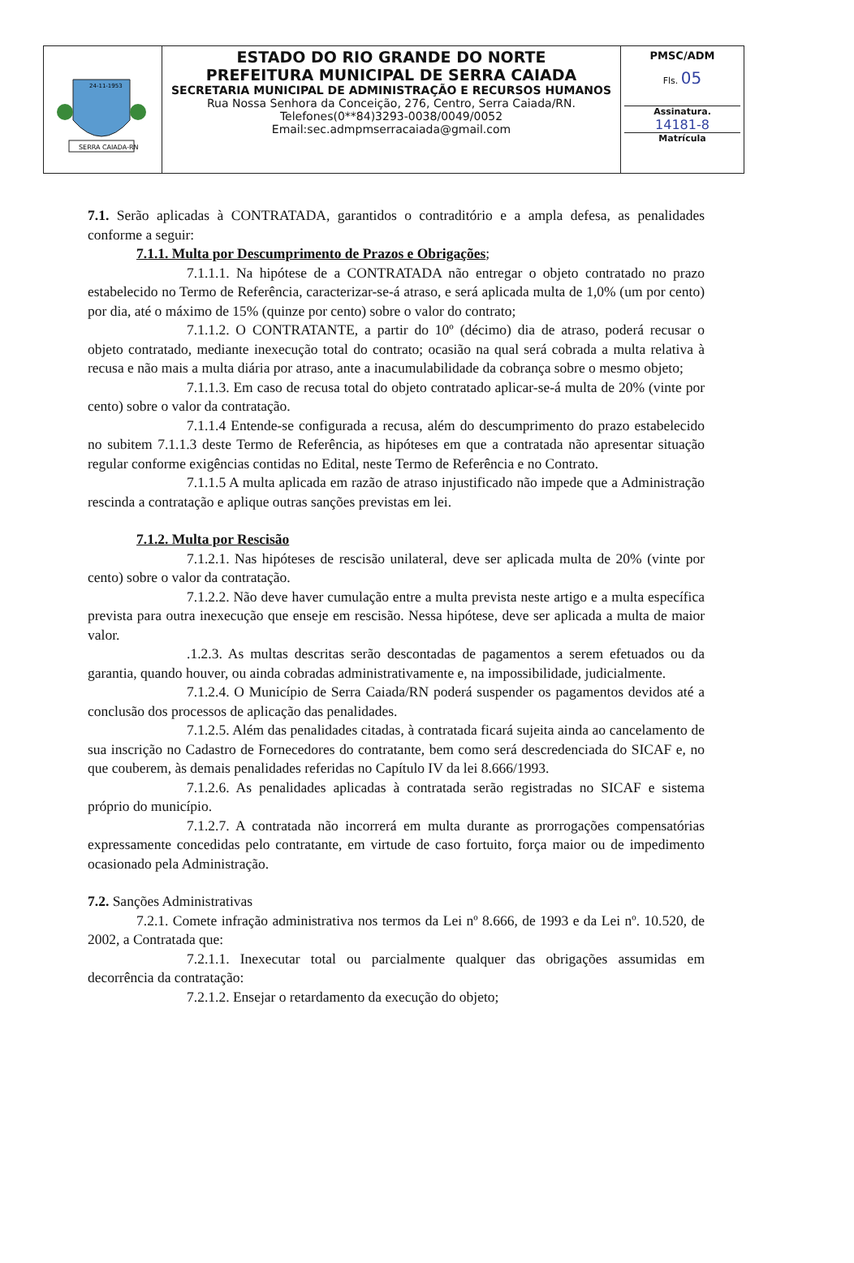| SERRA CAIADA-RN 24-11-1953 | ESTADO DO RIO GRANDE DO NORTE PREFEITURA MUNICIPAL DE SERRA CAIADA SECRETARIA MUNICIPAL DE ADMINISTRAÇÃO E RECURSOS HUMANOS Rua Nossa Senhora da Conceição, 276, Centro, Serra Caiada/RN. Telefones(0**84)3293-0038/0049/0052 Email:sec.admpmserracaiada@gmail.com | PMSC/ADM Fls. 05 Assinatura. 14181-8 Matrícula |
7.1. Serão aplicadas à CONTRATADA, garantidos o contraditório e a ampla defesa, as penalidades conforme a seguir:
7.1.1. Multa por Descumprimento de Prazos e Obrigações;
7.1.1.1. Na hipótese de a CONTRATADA não entregar o objeto contratado no prazo estabelecido no Termo de Referência, caracterizar-se-á atraso, e será aplicada multa de 1,0% (um por cento) por dia, até o máximo de 15% (quinze por cento) sobre o valor do contrato;
7.1.1.2. O CONTRATANTE, a partir do 10º (décimo) dia de atraso, poderá recusar o objeto contratado, mediante inexecução total do contrato; ocasião na qual será cobrada a multa relativa à recusa e não mais a multa diária por atraso, ante a inacumulabilidade da cobrança sobre o mesmo objeto;
7.1.1.3. Em caso de recusa total do objeto contratado aplicar-se-á multa de 20% (vinte por cento) sobre o valor da contratação.
7.1.1.4 Entende-se configurada a recusa, além do descumprimento do prazo estabelecido no subitem 7.1.1.3 deste Termo de Referência, as hipóteses em que a contratada não apresentar situação regular conforme exigências contidas no Edital, neste Termo de Referência e no Contrato.
7.1.1.5 A multa aplicada em razão de atraso injustificado não impede que a Administração rescinda a contratação e aplique outras sanções previstas em lei.
7.1.2. Multa por Rescisão
7.1.2.1. Nas hipóteses de rescisão unilateral, deve ser aplicada multa de 20% (vinte por cento) sobre o valor da contratação.
7.1.2.2. Não deve haver cumulação entre a multa prevista neste artigo e a multa específica prevista para outra inexecução que enseje em rescisão. Nessa hipótese, deve ser aplicada a multa de maior valor.
.1.2.3. As multas descritas serão descontadas de pagamentos a serem efetuados ou da garantia, quando houver, ou ainda cobradas administrativamente e, na impossibilidade, judicialmente.
7.1.2.4. O Município de Serra Caiada/RN poderá suspender os pagamentos devidos até a conclusão dos processos de aplicação das penalidades.
7.1.2.5. Além das penalidades citadas, à contratada ficará sujeita ainda ao cancelamento de sua inscrição no Cadastro de Fornecedores do contratante, bem como será descredenciada do SICAF e, no que couberem, às demais penalidades referidas no Capítulo IV da lei 8.666/1993.
7.1.2.6. As penalidades aplicadas à contratada serão registradas no SICAF e sistema próprio do município.
7.1.2.7. A contratada não incorrerá em multa durante as prorrogações compensatórias expressamente concedidas pelo contratante, em virtude de caso fortuito, força maior ou de impedimento ocasionado pela Administração.
7.2. Sanções Administrativas
7.2.1. Comete infração administrativa nos termos da Lei nº 8.666, de 1993 e da Lei nº. 10.520, de 2002, a Contratada que:
7.2.1.1. Inexecutar total ou parcialmente qualquer das obrigações assumidas em decorrência da contratação:
7.2.1.2. Ensejar o retardamento da execução do objeto;